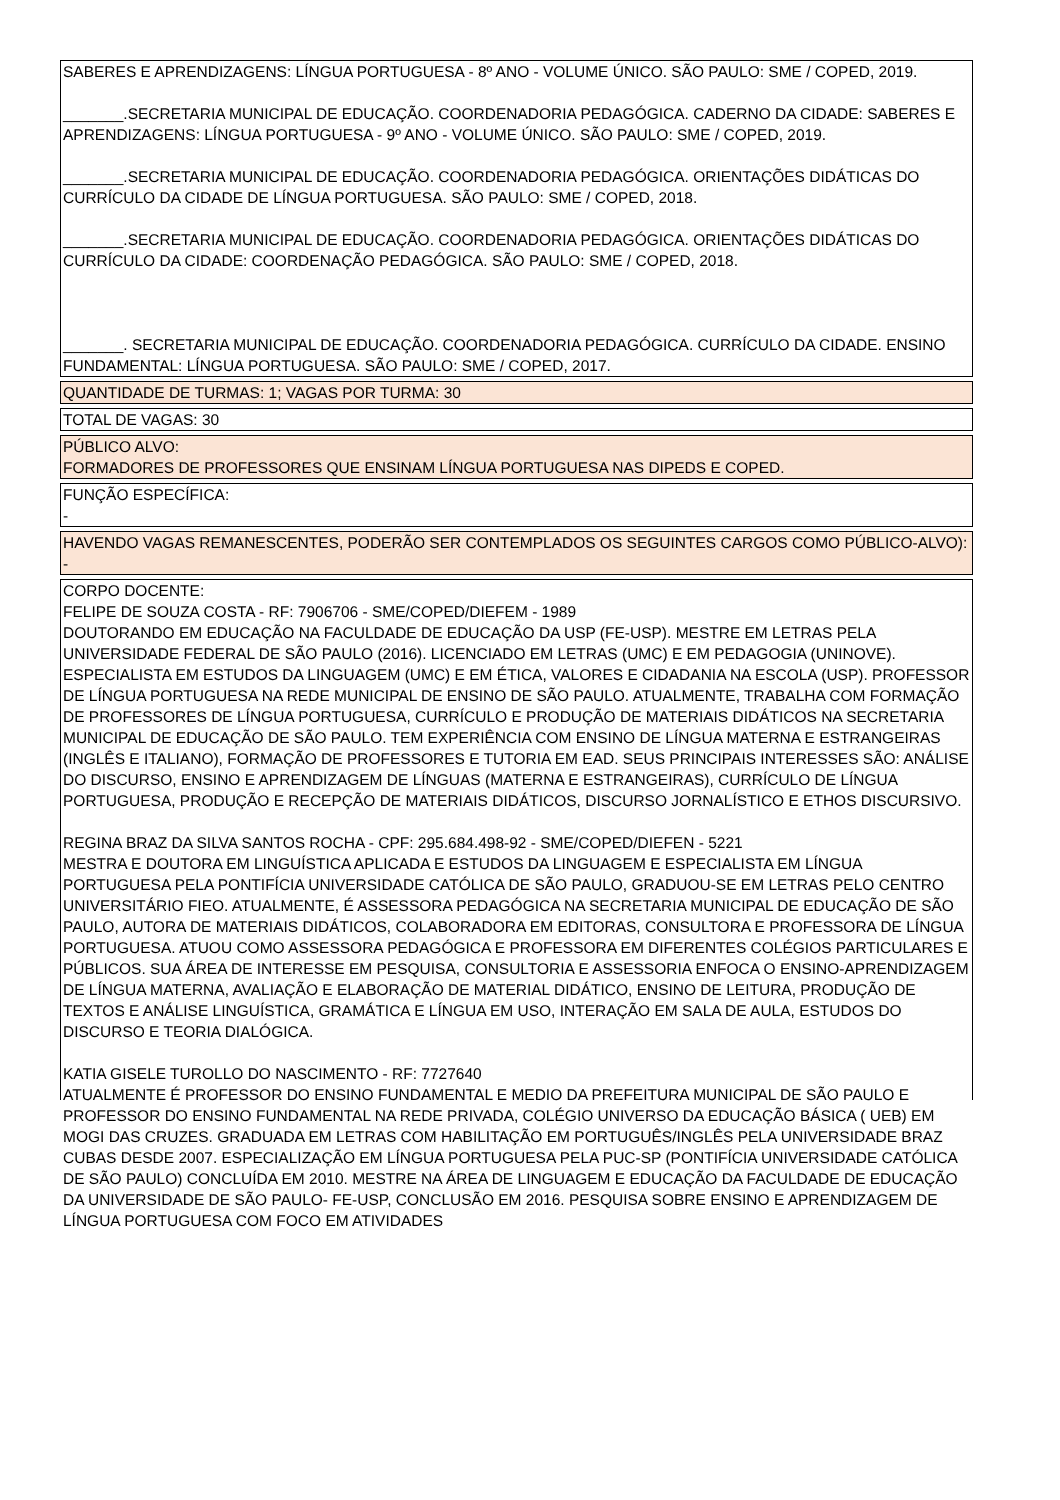SABERES E APRENDIZAGENS: LÍNGUA PORTUGUESA - 8º ANO - VOLUME ÚNICO. SÃO PAULO: SME / COPED, 2019.
_______.SECRETARIA MUNICIPAL DE EDUCAÇÃO. COORDENADORIA PEDAGÓGICA. CADERNO DA CIDADE: SABERES E APRENDIZAGENS: LÍNGUA PORTUGUESA - 9º ANO - VOLUME ÚNICO. SÃO PAULO: SME / COPED, 2019.
_______.SECRETARIA MUNICIPAL DE EDUCAÇÃO. COORDENADORIA PEDAGÓGICA. ORIENTAÇÕES DIDÁTICAS DO CURRÍCULO DA CIDADE DE LÍNGUA PORTUGUESA. SÃO PAULO: SME / COPED, 2018.
_______.SECRETARIA MUNICIPAL DE EDUCAÇÃO. COORDENADORIA PEDAGÓGICA. ORIENTAÇÕES DIDÁTICAS DO CURRÍCULO DA CIDADE: COORDENAÇÃO PEDAGÓGICA. SÃO PAULO: SME / COPED, 2018.
_______. SECRETARIA MUNICIPAL DE EDUCAÇÃO. COORDENADORIA PEDAGÓGICA. CURRÍCULO DA CIDADE. ENSINO FUNDAMENTAL: LÍNGUA PORTUGUESA. SÃO PAULO: SME / COPED, 2017.
QUANTIDADE DE TURMAS: 1; VAGAS POR TURMA: 30
TOTAL DE VAGAS: 30
PÚBLICO ALVO:
FORMADORES DE PROFESSORES QUE ENSINAM LÍNGUA PORTUGUESA NAS DIPEDS E COPED.
FUNÇÃO ESPECÍFICA:
-
HAVENDO VAGAS REMANESCENTES, PODERÃO SER CONTEMPLADOS OS SEGUINTES CARGOS COMO PÚBLICO-ALVO):
-
CORPO DOCENTE:
FELIPE DE SOUZA COSTA - RF: 7906706 - SME/COPED/DIEFEM - 1989
DOUTORANDO EM EDUCAÇÃO NA FACULDADE DE EDUCAÇÃO DA USP (FE-USP). MESTRE EM LETRAS PELA UNIVERSIDADE FEDERAL DE SÃO PAULO (2016). LICENCIADO EM LETRAS (UMC) E EM PEDAGOGIA (UNINOVE). ESPECIALISTA EM ESTUDOS DA LINGUAGEM (UMC) E EM ÉTICA, VALORES E CIDADANIA NA ESCOLA (USP). PROFESSOR DE LÍNGUA PORTUGUESA NA REDE MUNICIPAL DE ENSINO DE SÃO PAULO. ATUALMENTE, TRABALHA COM FORMAÇÃO DE PROFESSORES DE LÍNGUA PORTUGUESA, CURRÍCULO E PRODUÇÃO DE MATERIAIS DIDÁTICOS NA SECRETARIA MUNICIPAL DE EDUCAÇÃO DE SÃO PAULO. TEM EXPERIÊNCIA COM ENSINO DE LÍNGUA MATERNA E ESTRANGEIRAS (INGLÊS E ITALIANO), FORMAÇÃO DE PROFESSORES E TUTORIA EM EAD. SEUS PRINCIPAIS INTERESSES SÃO: ANÁLISE DO DISCURSO, ENSINO E APRENDIZAGEM DE LÍNGUAS (MATERNA E ESTRANGEIRAS), CURRÍCULO DE LÍNGUA PORTUGUESA, PRODUÇÃO E RECEPÇÃO DE MATERIAIS DIDÁTICOS, DISCURSO JORNALÍSTICO E ETHOS DISCURSIVO.
REGINA BRAZ DA SILVA SANTOS ROCHA - CPF: 295.684.498-92 - SME/COPED/DIEFEN - 5221
MESTRA E DOUTORA EM LINGUÍSTICA APLICADA E ESTUDOS DA LINGUAGEM E ESPECIALISTA EM LÍNGUA PORTUGUESA PELA PONTIFÍCIA UNIVERSIDADE CATÓLICA DE SÃO PAULO, GRADUOU-SE EM LETRAS PELO CENTRO UNIVERSITÁRIO FIEO. ATUALMENTE, É ASSESSORA PEDAGÓGICA NA SECRETARIA MUNICIPAL DE EDUCAÇÃO DE SÃO PAULO, AUTORA DE MATERIAIS DIDÁTICOS, COLABORADORA EM EDITORAS, CONSULTORA E PROFESSORA DE LÍNGUA PORTUGUESA. ATUOU COMO ASSESSORA PEDAGÓGICA E PROFESSORA EM DIFERENTES COLÉGIOS PARTICULARES E PÚBLICOS. SUA ÁREA DE INTERESSE EM PESQUISA, CONSULTORIA E ASSESSORIA ENFOCA O ENSINO-APRENDIZAGEM DE LÍNGUA MATERNA, AVALIAÇÃO E ELABORAÇÃO DE MATERIAL DIDÁTICO, ENSINO DE LEITURA, PRODUÇÃO DE TEXTOS E ANÁLISE LINGUÍSTICA, GRAMÁTICA E LÍNGUA EM USO, INTERAÇÃO EM SALA DE AULA, ESTUDOS DO DISCURSO E TEORIA DIALÓGICA.
KATIA GISELE TUROLLO DO NASCIMENTO - RF: 7727640
ATUALMENTE É PROFESSOR DO ENSINO FUNDAMENTAL E MEDIO DA PREFEITURA MUNICIPAL DE SÃO PAULO E PROFESSOR DO ENSINO FUNDAMENTAL NA REDE PRIVADA, COLÉGIO UNIVERSO DA EDUCAÇÃO BÁSICA ( UEB) EM MOGI DAS CRUZES. GRADUADA EM LETRAS COM HABILITAÇÃO EM PORTUGUÊS/INGLÊS PELA UNIVERSIDADE BRAZ CUBAS DESDE 2007. ESPECIALIZAÇÃO EM LÍNGUA PORTUGUESA PELA PUC-SP (PONTIFÍCIA UNIVERSIDADE CATÓLICA DE SÃO PAULO) CONCLUÍDA EM 2010. MESTRE NA ÁREA DE LINGUAGEM E EDUCAÇÃO DA FACULDADE DE EDUCAÇÃO DA UNIVERSIDADE DE SÃO PAULO- FE-USP, CONCLUSÃO EM 2016. PESQUISA SOBRE ENSINO E APRENDIZAGEM DE LÍNGUA PORTUGUESA COM FOCO EM ATIVIDADES